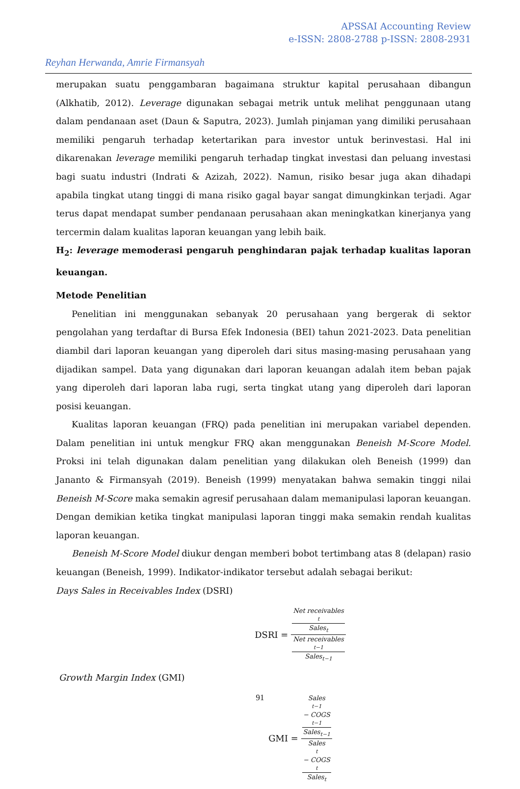APSSAI Accounting Review
e-ISSN: 2808-2788 p-ISSN: 2808-2931
Reyhan Herwanda, Amrie Firmansyah
merupakan suatu penggambaran bagaimana struktur kapital perusahaan dibangun (Alkhatib, 2012). Leverage digunakan sebagai metrik untuk melihat penggunaan utang dalam pendanaan aset (Daun & Saputra, 2023). Jumlah pinjaman yang dimiliki perusahaan memiliki pengaruh terhadap ketertarikan para investor untuk berinvestasi. Hal ini dikarenakan leverage memiliki pengaruh terhadap tingkat investasi dan peluang investasi bagi suatu industri (Indrati & Azizah, 2022). Namun, risiko besar juga akan dihadapi apabila tingkat utang tinggi di mana risiko gagal bayar sangat dimungkinkan terjadi. Agar terus dapat mendapat sumber pendanaan perusahaan akan meningkatkan kinerjanya yang tercermin dalam kualitas laporan keuangan yang lebih baik.
H<sub>2</sub>: leverage memoderasi pengaruh penghindaran pajak terhadap kualitas laporan keuangan.
Metode Penelitian
Penelitian ini menggunakan sebanyak 20 perusahaan yang bergerak di sektor pengolahan yang terdaftar di Bursa Efek Indonesia (BEI) tahun 2021-2023. Data penelitian diambil dari laporan keuangan yang diperoleh dari situs masing-masing perusahaan yang dijadikan sampel. Data yang digunakan dari laporan keuangan adalah item beban pajak yang diperoleh dari laporan laba rugi, serta tingkat utang yang diperoleh dari laporan posisi keuangan.
Kualitas laporan keuangan (FRQ) pada penelitian ini merupakan variabel dependen. Dalam penelitian ini untuk mengkur FRQ akan menggunakan Beneish M-Score Model. Proksi ini telah digunakan dalam penelitian yang dilakukan oleh Beneish (1999) dan Jananto & Firmansyah (2019). Beneish (1999) menyatakan bahwa semakin tinggi nilai Beneish M-Score maka semakin agresif perusahaan dalam memanipulasi laporan keuangan. Dengan demikian ketika tingkat manipulasi laporan tinggi maka semakin rendah kualitas laporan keuangan.
Beneish M-Score Model diukur dengan memberi bobot tertimbang atas 8 (delapan) rasio keuangan (Beneish, 1999). Indikator-indikator tersebut adalah sebagai berikut:
Days Sales in Receivables Index (DSRI)
DSRI = Net receivables<sub>t</sub>
Sales<sub>t</sub> Net receivables<sub>t−1</sub> Sales<sub>t−1</sub>
Growth Margin Index (GMI)
GMI = Sales<sub>t−1</sub> − COGS<sub>t−1</sub>
Sales<sub>t−1</sub> Sales<sub>t</sub> − COGS<sub>t</sub> Sales<sub>t</sub>
91